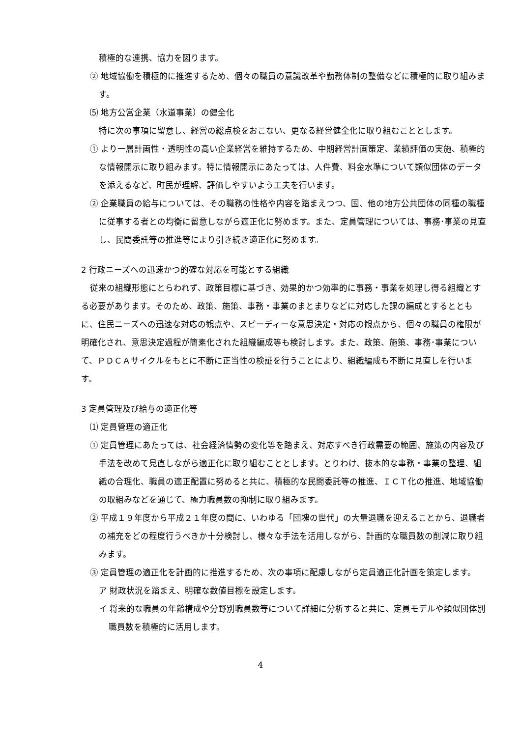積極的な連携、協力を図ります。
② 地域協働を積極的に推進するため、個々の職員の意識改革や勤務体制の整備などに積極的に取り組みます。
⑸ 地方公営企業（水道事業）の健全化
特に次の事項に留意し、経営の総点検をおこない、更なる経営健全化に取り組むこととします。
① より一層計画性・透明性の高い企業経営を維持するため、中期経営計画策定、業績評価の実施、積極的な情報開示に取り組みます。特に情報開示にあたっては、人件費、料金水準について類似団体のデータを添えるなど、町民が理解、評価しやすいよう工夫を行います。
② 企業職員の給与については、その職務の性格や内容を踏まえつつ、国、他の地方公共団体の同種の職種に従事する者との均衡に留意しながら適正化に努めます。また、定員管理については、事務･事業の見直し、民間委託等の推進等により引き続き適正化に努めます。
2 行政ニーズへの迅速かつ的確な対応を可能とする組織
従来の組織形態にとらわれず、政策目標に基づき、効果的かつ効率的に事務・事業を処理し得る組織とする必要があります。そのため、政策、施策、事務・事業のまとまりなどに対応した課の編成とするとともに、住民ニーズへの迅速な対応の観点や、スピーディーな意思決定・対応の観点から、個々の職員の権限が明確化され、意思決定過程が簡素化された組織編成等も検討します。また、政策、施策、事務･事業について、ＰＤＣＡサイクルをもとに不断に正当性の検証を行うことにより、組織編成も不断に見直しを行います。
3 定員管理及び給与の適正化等
⑴ 定員管理の適正化
① 定員管理にあたっては、社会経済情勢の変化等を踏まえ、対応すべき行政需要の範囲、施策の内容及び手法を改めて見直しながら適正化に取り組むこととします。とりわけ、抜本的な事務・事業の整理、組織の合理化、職員の適正配置に努めると共に、積極的な民間委託等の推進、ＩＣＴ化の推進、地域協働の取組みなどを通じて、極力職員数の抑制に取り組みます。
② 平成１９年度から平成２１年度の間に、いわゆる「団塊の世代」の大量退職を迎えることから、退職者の補充をどの程度行うべきか十分検討し、様々な手法を活用しながら、計画的な職員数の削減に取り組みます。
③ 定員管理の適正化を計画的に推進するため、次の事項に配慮しながら定員適正化計画を策定します。
ア 財政状況を踏まえ、明確な数値目標を設定します。
イ 将来的な職員の年齢構成や分野別職員数等について詳細に分析すると共に、定員モデルや類似団体別職員数を積極的に活用します。
4